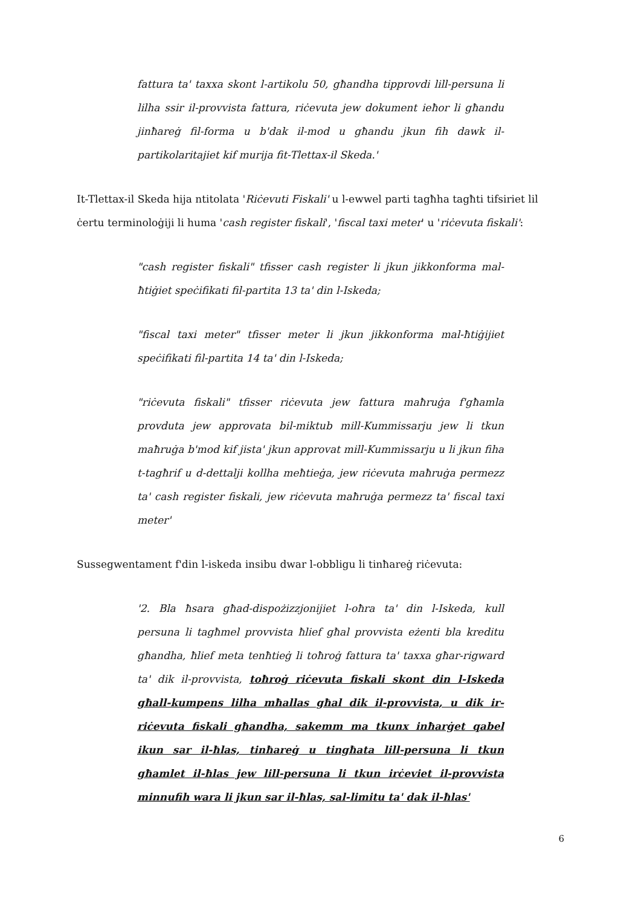fattura ta' taxxa skont l-artikolu 50, għandha tipprovdi lill-persuna li lilha ssir il-provvista fattura, riċevuta jew dokument ieħor li għandu jinħareġ fil-forma u b'dak il-mod u għandu jkun fih dawk il-partikolaritajiet kif murija fit-Tlettax-il Skeda.'
It-Tlettax-il Skeda hija ntitolata 'Riċevuti Fiskali' u l-ewwel parti tagħha tagħti tifsiriet lil ċertu terminoloġiji li huma 'cash register fiskali', 'fiscal taxi meter' u 'riċevuta fiskali':
"cash register fiskali" tfisser cash register li jkun jikkonforma mal-ħtiġiet speċifikati fil-partita 13 ta' din l-Iskeda;
"fiscal taxi meter" tfisser meter li jkun jikkonforma mal-ħtiġijiet speċifikati fil-partita 14 ta' din l-Iskeda;
"riċevuta fiskali" tfisser riċevuta jew fattura maħruġa f'għamla provduta jew approvata bil-miktub mill-Kummissarju jew li tkun maħruġa b'mod kif jista' jkun approvat mill-Kummissarju u li jkun fiha t-tagħrif u d-dettalji kollha meħtieġa, jew riċevuta maħruġa permezz ta' cash register fiskali, jew riċevuta maħruġa permezz ta' fiscal taxi meter'
Sussegwentament f'din l-iskeda insibu dwar l-obbligu li tinħareġ riċevuta:
'2. Bla ħsara għad-dispożizzjonijiet l-oħra ta' din l-Iskeda, kull persuna li tagħmel provvista ħlief għal provvista eżenti bla kreditu għandha, ħlief meta tenħtieġ li toħroġ fattura ta' taxxa għar-rigward ta' dik il-provvista, toħroġ riċevuta fiskali skont din l-Iskeda għall-kumpens lilha mħallas għal dik il-provvista, u dik ir-riċevuta fiskali għandha, sakemm ma tkunx inħarġet qabel ikun sar il-ħlas, tinħareġ u tingħata lill-persuna li tkun għamlet il-ħlas jew lill-persuna li tkun irċeviet il-provvista minnufih wara li jkun sar il-ħlas, sal-limitu ta' dak il-ħlas'
6